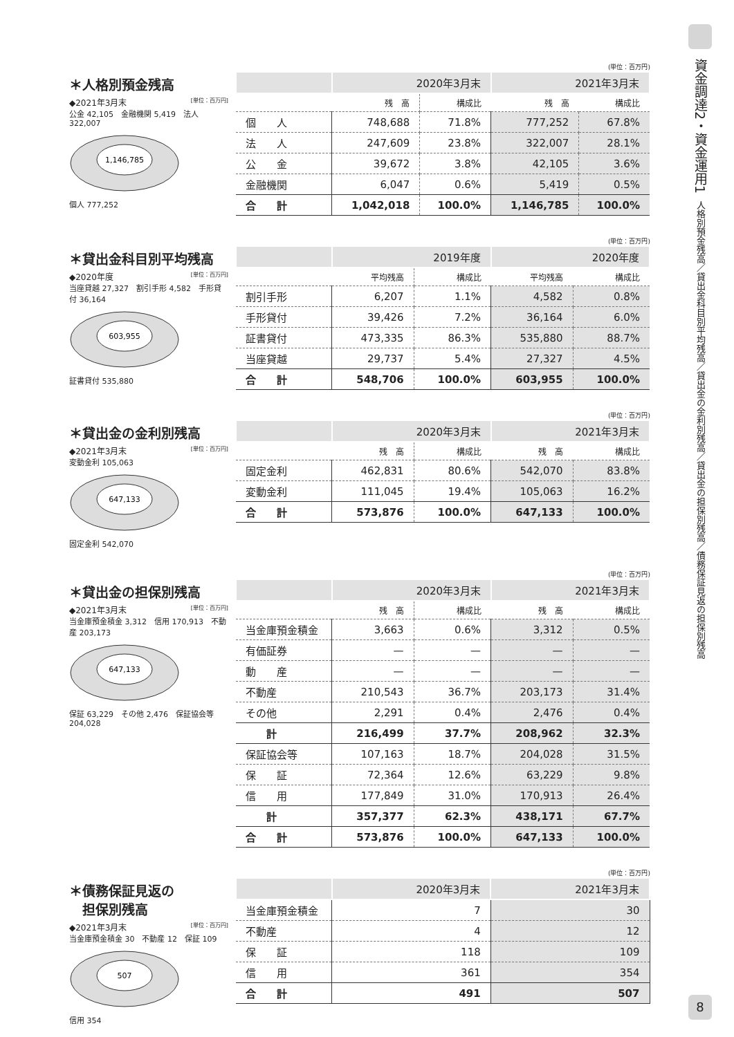＊人格別預金残高
◆2021年3月末 [単位：百万円]
公金 42,105　金融機関 5,419　法人 322,007
1,146,785
個人 777,252
(単位：百万円)
| | 2020年3月末 | | 2021年3月末 | |
| --- | --- | --- | --- | --- |
| | 残 高 | 構成比 | 残 高 | 構成比 |
| 個 人 | 748,688 | 71.8% | 777,252 | 67.8% |
| 法 人 | 247,609 | 23.8% | 322,007 | 28.1% |
| 公 金 | 39,672 | 3.8% | 42,105 | 3.6% |
| 金融機関 | 6,047 | 0.6% | 5,419 | 0.5% |
| 合 計 | 1,042,018 | 100.0% | 1,146,785 | 100.0% |
＊貸出金科目別平均残高
◆2020年度 [単位：百万円]
当座貸越 27,327　割引手形 4,582　手形貸付 36,164
603,955
証書貸付 535,880
(単位：百万円)
| | 2019年度 | | 2020年度 | |
| --- | --- | --- | --- | --- |
| | 平均残高 | 構成比 | 平均残高 | 構成比 |
| 割引手形 | 6,207 | 1.1% | 4,582 | 0.8% |
| 手形貸付 | 39,426 | 7.2% | 36,164 | 6.0% |
| 証書貸付 | 473,335 | 86.3% | 535,880 | 88.7% |
| 当座貸越 | 29,737 | 5.4% | 27,327 | 4.5% |
| 合 計 | 548,706 | 100.0% | 603,955 | 100.0% |
＊貸出金の金利別残高
◆2021年3月末 [単位：百万円]
変動金利 105,063
647,133
固定金利 542,070
(単位：百万円)
| | 2020年3月末 | | 2021年3月末 | |
| --- | --- | --- | --- | --- |
| | 残 高 | 構成比 | 残 高 | 構成比 |
| 固定金利 | 462,831 | 80.6% | 542,070 | 83.8% |
| 変動金利 | 111,045 | 19.4% | 105,063 | 16.2% |
| 合 計 | 573,876 | 100.0% | 647,133 | 100.0% |
＊貸出金の担保別残高
◆2021年3月末 [単位：百万円]
当金庫預金積金 3,312　信用 170,913　不動産 203,173
647,133
保証 63,229　その他 2,476　保証協会等 204,028
(単位：百万円)
| | 2020年3月末 | | 2021年3月末 | |
| --- | --- | --- | --- | --- |
| | 残 高 | 構成比 | 残 高 | 構成比 |
| 当金庫預金積金 | 3,663 | 0.6% | 3,312 | 0.5% |
| 有価証券 | — | — | — | — |
| 動 産 | — | — | — | — |
| 不動産 | 210,543 | 36.7% | 203,173 | 31.4% |
| その他 | 2,291 | 0.4% | 2,476 | 0.4% |
| 計 | 216,499 | 37.7% | 208,962 | 32.3% |
| 保証協会等 | 107,163 | 18.7% | 204,028 | 31.5% |
| 保 証 | 72,364 | 12.6% | 63,229 | 9.8% |
| 信 用 | 177,849 | 31.0% | 170,913 | 26.4% |
| 計 | 357,377 | 62.3% | 438,171 | 67.7% |
| 合 計 | 573,876 | 100.0% | 647,133 | 100.0% |
＊債務保証見返の
　担保別残高
◆2021年3月末 [単位：百万円]
当金庫預金積金 30　不動産 12　保証 109
507
信用 354
(単位：百万円)
| | 2020年3月末 | 2021年3月末 |
| --- | --- | --- |
| 当金庫預金積金 | 7 | 30 |
| 不動産 | 4 | 12 |
| 保 証 | 118 | 109 |
| 信 用 | 361 | 354 |
| 合 計 | 491 | 507 |
資金調達2・資金運用1
人格別預金残高／貸出金科目別平均残高／貸出金の金利別残高／貸出金の担保別残高／債務保証見返の担保別残高
8